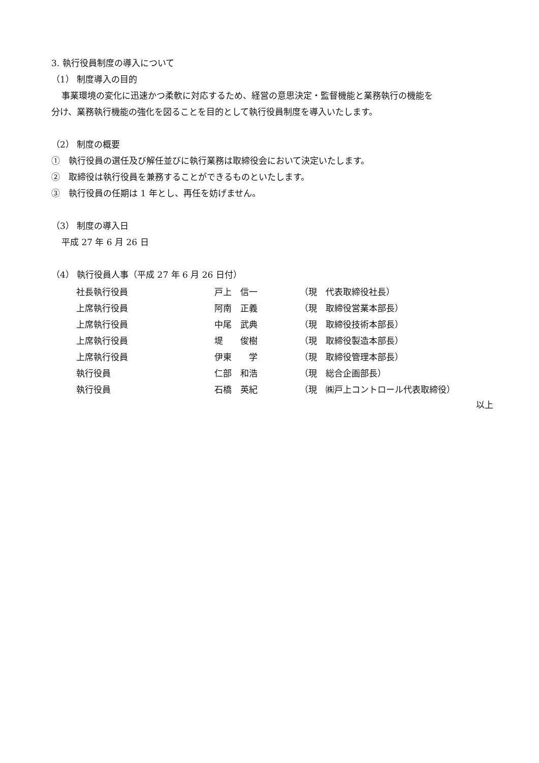3. 執行役員制度の導入について
（1） 制度導入の目的
事業環境の変化に迅速かつ柔軟に対応するため、経営の意思決定・監督機能と業務執行の機能を
分け、業務執行機能の強化を図ることを目的として執行役員制度を導入いたします。
（2） 制度の概要
①　執行役員の選任及び解任並びに執行業務は取締役会において決定いたします。
②　取締役は執行役員を兼務することができるものといたします。
③　執行役員の任期は 1 年とし、再任を妨げません。
（3） 制度の導入日
平成 27 年 6 月 26 日
（4） 執行役員人事（平成 27 年 6 月 26 日付）
| 社長執行役員 | 戸上 信一 | （現 代表取締役社長） |
| 上席執行役員 | 阿南 正義 | （現 取締役営業本部長） |
| 上席執行役員 | 中尾 武典 | （現 取締役技術本部長） |
| 上席執行役員 | 堤 俊樹 | （現 取締役製造本部長） |
| 上席執行役員 | 伊東 学 | （現 取締役管理本部長） |
| 執行役員 | 仁部 和浩 | （現 総合企画部長） |
| 執行役員 | 石橋 英紀 | （現 ㈱戸上コントロール代表取締役） |
以上